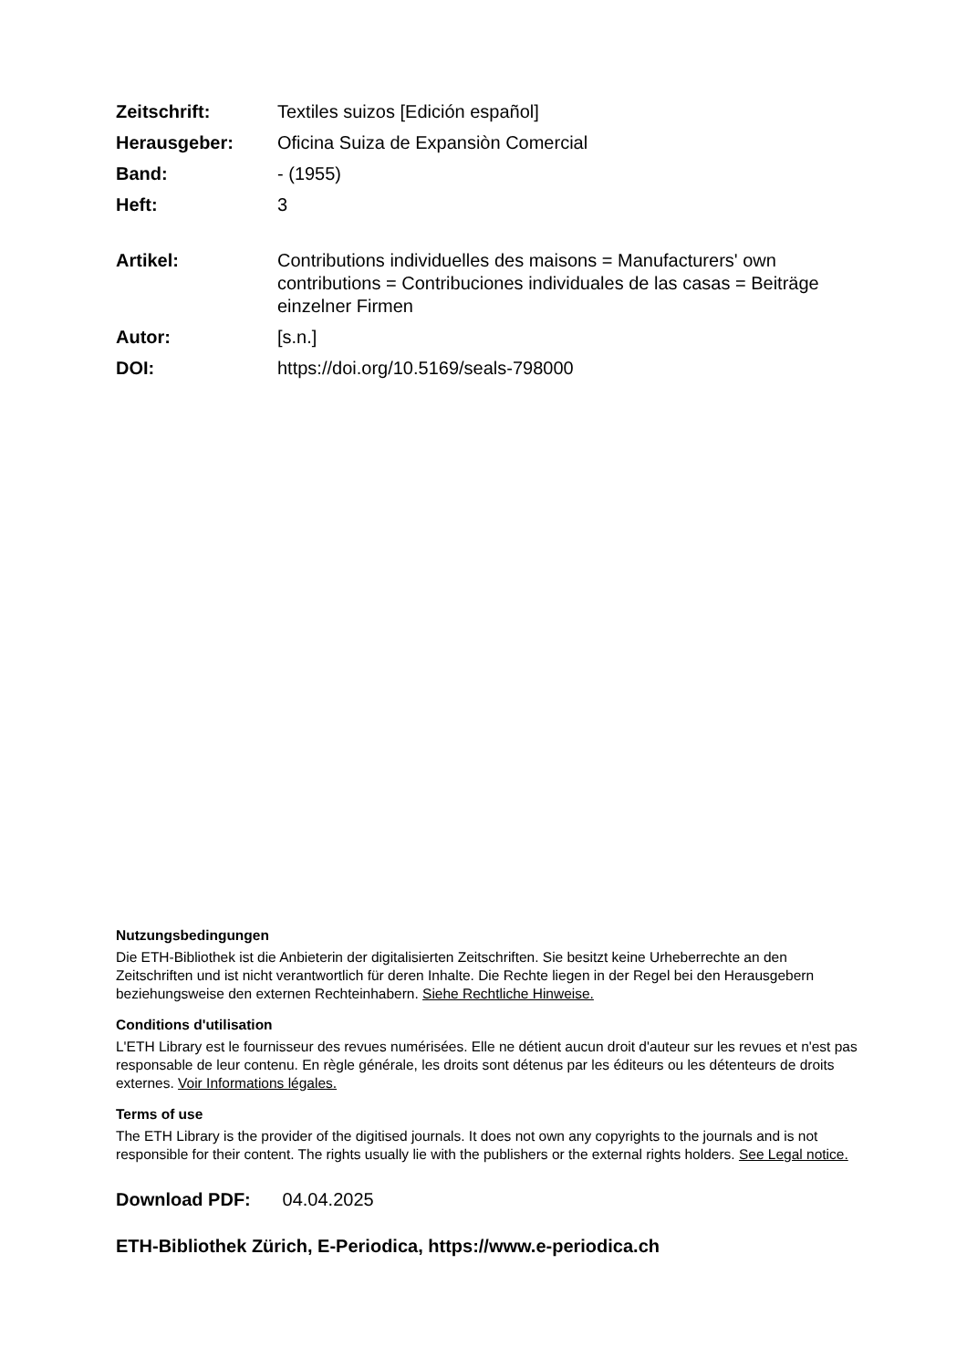| Zeitschrift: | Textiles suizos [Edición español] |
| Herausgeber: | Oficina Suiza de Expansiòn Comercial |
| Band: | - (1955) |
| Heft: | 3 |
| Artikel: | Contributions individuelles des maisons = Manufacturers' own contributions = Contribuciones individuales de las casas = Beiträge einzelner Firmen |
| Autor: | [s.n.] |
| DOI: | https://doi.org/10.5169/seals-798000 |
Nutzungsbedingungen
Die ETH-Bibliothek ist die Anbieterin der digitalisierten Zeitschriften. Sie besitzt keine Urheberrechte an den Zeitschriften und ist nicht verantwortlich für deren Inhalte. Die Rechte liegen in der Regel bei den Herausgebern beziehungsweise den externen Rechteinhabern. Siehe Rechtliche Hinweise.
Conditions d'utilisation
L'ETH Library est le fournisseur des revues numérisées. Elle ne détient aucun droit d'auteur sur les revues et n'est pas responsable de leur contenu. En règle générale, les droits sont détenus par les éditeurs ou les détenteurs de droits externes. Voir Informations légales.
Terms of use
The ETH Library is the provider of the digitised journals. It does not own any copyrights to the journals and is not responsible for their content. The rights usually lie with the publishers or the external rights holders. See Legal notice.
Download PDF: 04.04.2025
ETH-Bibliothek Zürich, E-Periodica, https://www.e-periodica.ch